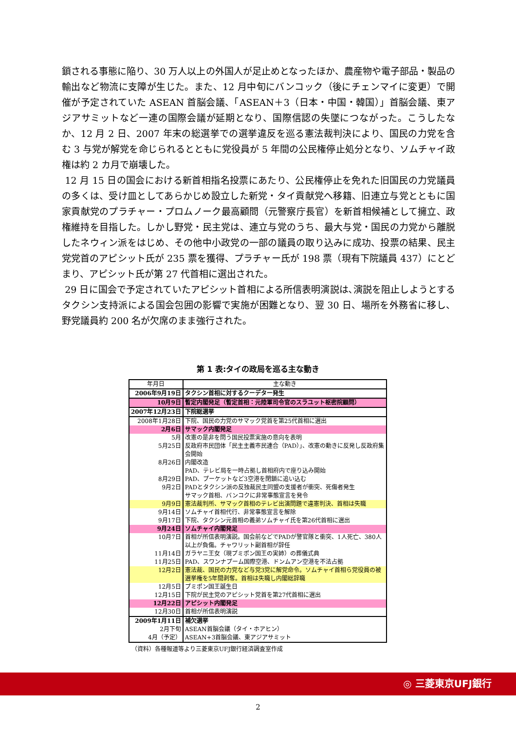鎖される事態に陥り、30 万人以上の外国人が足止めとなったほか、農産物や電子部品・製品の輸出など物流に支障が生じた。また、12 月中旬にバンコック（後にチェンマイに変更）で開催が予定されていた ASEAN 首脳会議、「ASEAN＋3（日本・中国・韓国）」首脳会議、東アジアサミットなど一連の国際会議が延期となり、国際信認の失墜につながった。こうしたなか、12 月 2 日、2007 年末の総選挙での選挙違反を巡る憲法裁判決により、国民の力党を含む 3 与党が解党を命じられるとともに党役員が 5 年間の公民権停止処分となり、ソムチャイ政権は約 2 カ月で崩壊した。
12 月 15 日の国会における新首相指名投票にあたり、公民権停止を免れた旧国民の力党議員の多くは、受け皿としてあらかじめ設立した新党・タイ貢献党へ移籍、旧連立与党とともに国家貢献党のプラチャー・プロムノーク最高顧問（元警察庁長官）を新首相候補として擁立、政権維持を目指した。しかし野党・民主党は、連立与党のうち、最大与党・国民の力党から離脱したネウィン派をはじめ、その他中小政党の一部の議員の取り込みに成功、投票の結果、民主党党首のアピシット氏が 235 票を獲得、プラチャー氏が 198 票（現有下院議員 437）にとどまり、アピシット氏が第 27 代首相に選出された。
29 日に国会で予定されていたアピシット首相による所信表明演説は､演説を阻止しようとするタクシン支持派による国会包囲の影響で実施が困難となり、翌 30 日、場所を外務省に移し、野党議員約 200 名が欠席のまま強行された。
第 1 表:タイの政局を巡る主な動き
| 年月日 | 主な動き |
| --- | --- |
| 2006年9月19日 | タクシン首相に対するクーデター発生 |
| 10月9日 | 暫定内閣発足（暫定首相：元陸軍司令官のスラユット枢密院顧問） |
| 2007年12月23日 | 下院総選挙 |
| 2008年1月28日 | 下院、国民の力党のサマック党首を第25代首相に選出 |
| 2月6日 | サマック内閣発足 |
| 5月 | 改憲の是非を問う国民投票実施の意向を表明 |
| 5月25日 | 反政府市民団体「民主主義市民連合（PAD）」、改憲の動きに反発し反政府集会開始 |
| 8月26日 | 内閣改造 PAD、テレビ局を一時占拠し首相府内で座り込み開始 |
| 8月29日 | PAD、プーケットなど3空港を閉鎖に追い込む |
| 9月2日 | PADとタクシン派の反独裁民主同盟の支援者が衝突、死傷者発生 サマック首相、バンコクに非常事態宣言を発令 |
| 9月9日 | 憲法裁判所、サマック首相のテレビ出演問題で違憲判決、首相は失職 |
| 9月14日 | ソムチャイ首相代行、非常事態宣言を解除 |
| 9月17日 | 下院、タクシン元首相の義弟ソムチャイ氏を第26代首相に選出 |
| 9月24日 | ソムチャイ内閣発足 |
| 10月7日 | 首相が所信表明演説。国会前などでPADが警官隊と衝突、1人死亡、380人以上が負傷。チャワリット副首相が辞任 |
| 11月14日 | ガラヤニ王女（現プミポン国王の実姉）の葬儀式典 |
| 11月25日 | PAD、スワンナプーム国際空港、ドンムアン空港を不法占拠 |
| 12月2日 | 憲法裁、国民の力党など与党3党に解党命令。ソムチャイ首相ら党役員の被選挙権を5年間剥奪。首相は失職し内閣総辞職 |
| 12月5日 | プミポン国王誕生日 |
| 12月15日 | 下院が民主党のアピシット党首を第27代首相に選出 |
| 12月22日 | アピシット内閣発足 |
| 12月30日 | 首相が所信表明演説 |
| 2009年1月11日 | 補欠選挙 |
| 2月下旬 | ASEAN首脳会議（タイ・ホアヒン） |
| 4月（予定） | ASEAN+3首脳会議、東アジアサミット |
（資料）各種報道等より三菱東京UFJ銀行経済調査室作成
◎ 三菱東京UFJ銀行
2